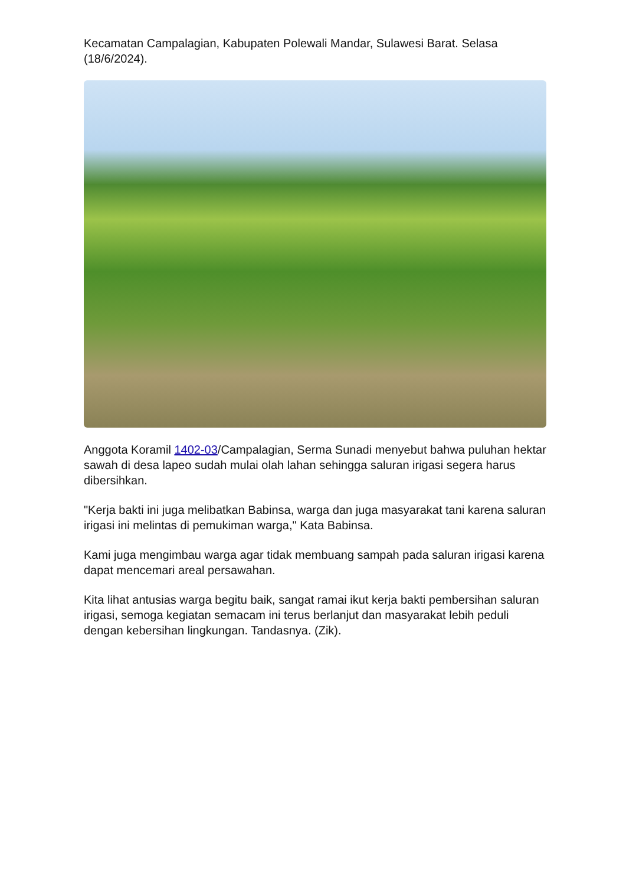Kecamatan Campalagian, Kabupaten Polewali Mandar, Sulawesi Barat. Selasa (18/6/2024).
Anggota Koramil 1402-03/Campalagian, Serma Sunadi menyebut bahwa puluhan hektar sawah di desa lapeo sudah mulai olah lahan sehingga saluran irigasi segera harus dibersihkan.
"Kerja bakti ini juga melibatkan Babinsa, warga dan juga masyarakat tani karena saluran irigasi ini melintas di pemukiman warga," Kata Babinsa.
Kami juga mengimbau warga agar tidak membuang sampah pada saluran irigasi karena dapat mencemari areal persawahan.
Kita lihat antusias warga begitu baik, sangat ramai ikut kerja bakti pembersihan saluran irigasi, semoga kegiatan semacam ini terus berlanjut dan masyarakat lebih peduli dengan kebersihan lingkungan. Tandasnya. (Zik).